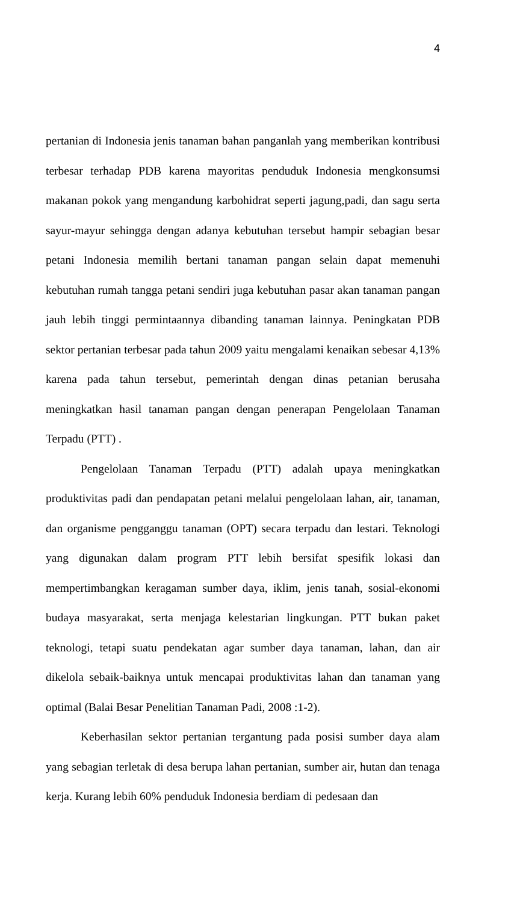4
pertanian di Indonesia jenis tanaman bahan panganlah yang memberikan kontribusi terbesar terhadap PDB karena mayoritas penduduk Indonesia mengkonsumsi makanan pokok yang mengandung karbohidrat seperti jagung,padi, dan sagu serta sayur-mayur sehingga dengan adanya kebutuhan tersebut hampir sebagian besar petani Indonesia memilih bertani tanaman pangan selain dapat memenuhi kebutuhan rumah tangga petani sendiri juga kebutuhan pasar akan tanaman pangan jauh lebih tinggi permintaannya dibanding tanaman lainnya. Peningkatan PDB sektor pertanian terbesar pada tahun 2009 yaitu mengalami kenaikan sebesar 4,13% karena pada tahun tersebut, pemerintah dengan dinas petanian berusaha meningkatkan hasil tanaman pangan dengan penerapan Pengelolaan Tanaman Terpadu (PTT) .
Pengelolaan Tanaman Terpadu (PTT) adalah upaya meningkatkan produktivitas padi dan pendapatan petani melalui pengelolaan lahan, air, tanaman, dan organisme pengganggu tanaman (OPT) secara terpadu dan lestari. Teknologi yang digunakan dalam program PTT lebih bersifat spesifik lokasi dan mempertimbangkan keragaman sumber daya, iklim, jenis tanah, sosial-ekonomi budaya masyarakat, serta menjaga kelestarian lingkungan. PTT bukan paket teknologi, tetapi suatu pendekatan agar sumber daya tanaman, lahan, dan air dikelola sebaik-baiknya untuk mencapai produktivitas lahan dan tanaman yang optimal (Balai Besar Penelitian Tanaman Padi, 2008 :1-2).
Keberhasilan sektor pertanian tergantung pada posisi sumber daya alam yang sebagian terletak di desa berupa lahan pertanian, sumber air, hutan dan tenaga kerja. Kurang lebih 60% penduduk Indonesia berdiam di pedesaan dan